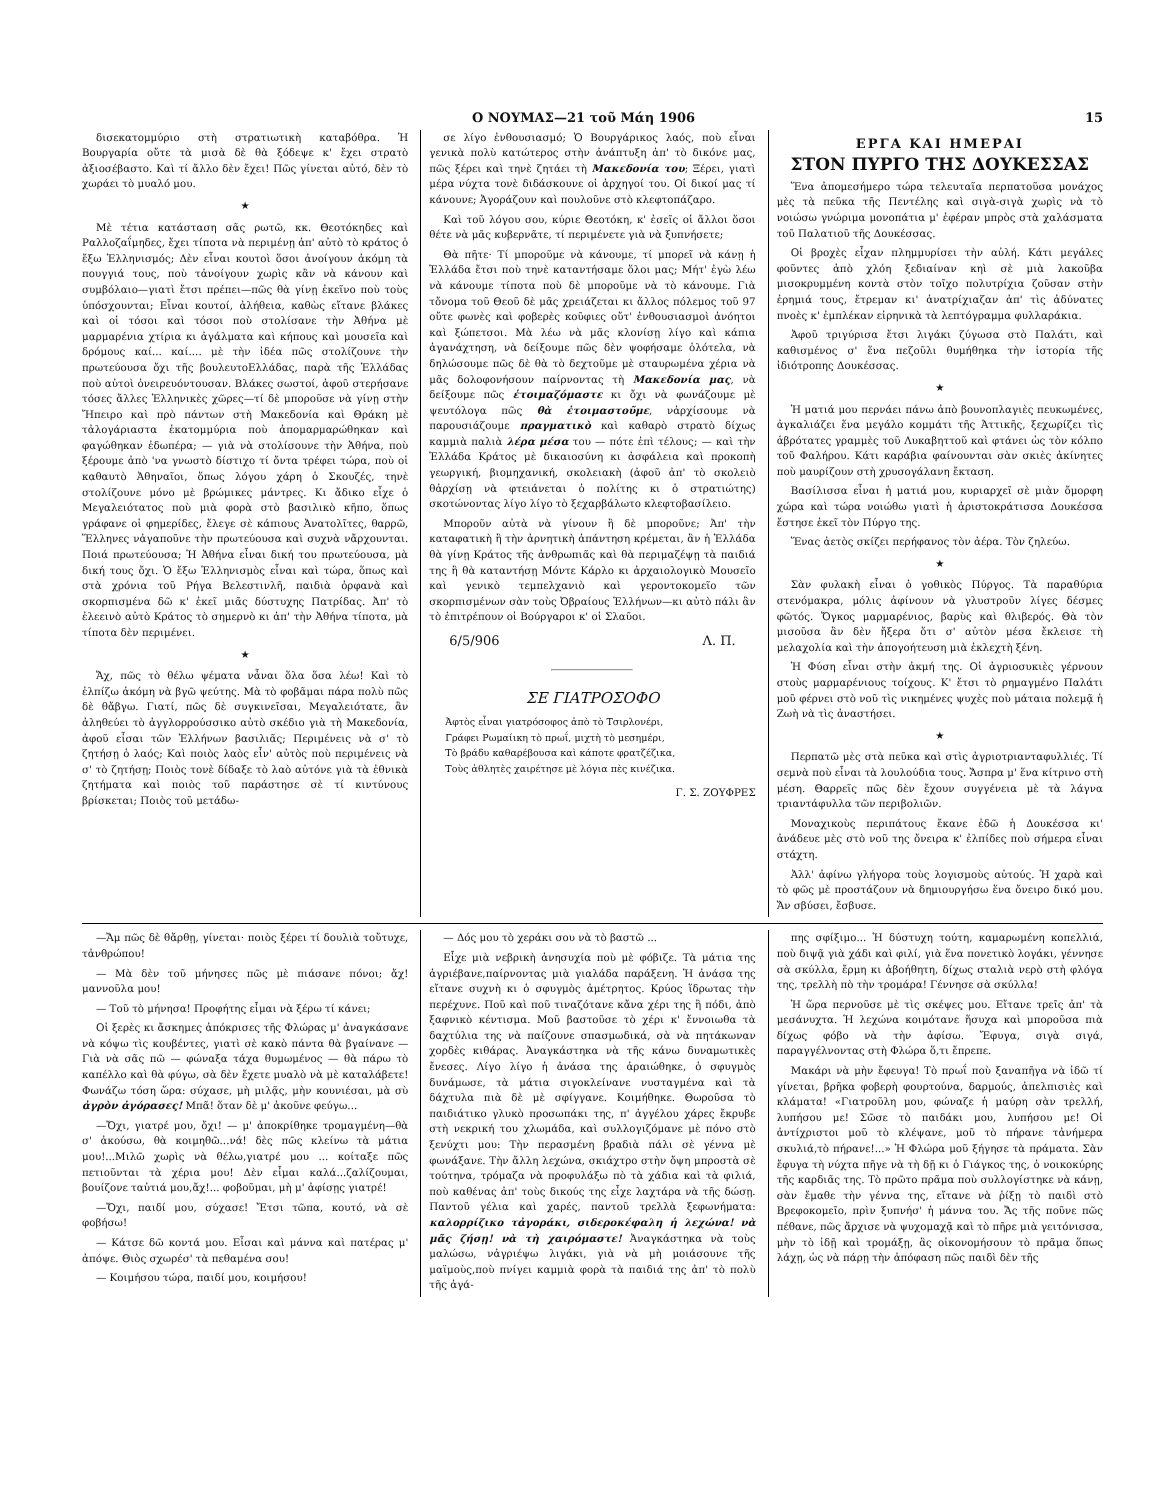Ο ΝΟΥΜΑΣ—21 τοῦ Μάη 1906 15
δισεκατομμύριο στὴ στρατιωτικὴ καταβόθρα. Ἡ Βουργαρία οὔτε τὰ μισὰ δὲ θὰ ξόδεψε κ' ἔχει στρατὸ ἀξιοσέβαστο. Καὶ τί ἄλλο δὲν ἔχει! Πῶς γίνεται αὐτό, δὲν τὸ χωράει τὸ μυαλό μου.
★
Μὲ τέτια κατάσταση σᾶς ρωτῶ, κκ. Θεοτόκηδες καὶ Ραλλοζαΐμηδες, ἔχει τίποτα νὰ περιμένῃ ἀπ' αὐτὸ τὸ κράτος ὁ ἔξω Ἑλληνισμός; Δὲν εἶναι κουτοὶ ὅσοι ἀνοίγουν ἀκόμη τὰ πουγγιά τους, ποὺ τἀνοίγουν χωρὶς κἂν νὰ κάνουν καὶ συμβόλαιο—γιατὶ ἔτσι πρέπει—πῶς θὰ γίνῃ ἐκεῖνο ποὺ τοὺς ὑπόσχουνται; Εἶναι κουτοί, ἀλήθεια, καθὼς εἴτανε βλάκες καὶ οἱ τόσοι καὶ τόσοι ποὺ στολίσανε τὴν Ἀθήνα μὲ μαρμαρένια χτίρια κι ἀγάλματα καὶ κήπους καὶ μουσεῖα καὶ δρόμους καί... καί.... μὲ τὴν ἰδέα πῶς στολίζουνε τὴν πρωτεύουσα ὄχι τῆς βουλευτοΕλλάδας, παρὰ τῆς Ἑλλάδας ποὺ αὐτοὶ ὀνειρευόντουσαν. Βλάκες σωστοί, ἀφοῦ στερήσανε τόσες ἄλλες Ἑλληνικὲς χῶρες—τί δὲ μποροῦσε νὰ γίνῃ στὴν Ἤπειρο καὶ πρὸ πάντων στὴ Μακεδονία καὶ Θράκη μὲ τἀλογάριαστα ἑκατομμύρια ποὺ ἀπομαρμαρώθηκαν καὶ φαγώθηκαν ἐδωπέρα; — γιὰ νὰ στολίσουνε τὴν Ἀθήνα, ποὺ ξέρουμε ἀπὸ 'να γνωστὸ δίστιχο τί ὄντα τρέφει τώρα, ποὺ οἱ καθαυτὸ Ἀθηναῖοι, ὅπως λόγου χάρη ὁ Σκουζές, τηνὲ στολίζουνε μόνο μὲ βρώμικες μάντρες. Κι ἄδικο εἶχε ὁ Μεγαλειότατος ποὺ μιὰ φορὰ στὸ βασιλικὸ κῆπο, ὅπως γράφανε οἱ φημερίδες, ἔλεγε σὲ κάπιους Ἀνατολῖτες, θαρρῶ, Ἕλληνες νἀγαποῦνε τὴν πρωτεύουσα καὶ συχνὰ νἄρχουνται. Ποιά πρωτεύουσα; Ἡ Ἀθήνα εἶναι δική του πρωτεύουσα, μὰ δική τους ὄχι. Ὁ ἔξω Ἑλληνισμὸς εἶναι καὶ τώρα, ὅπως καὶ στὰ χρόνια τοῦ Ρήγα Βελεστινλῆ, παιδιὰ ὀρφανὰ καὶ σκορπισμένα δῶ κ' ἐκεῖ μιᾶς δύστυχης Πατρίδας. Ἀπ' τὸ ἐλεεινὸ αὐτὸ Κράτος τὸ σημερνὸ κι ἀπ' τὴν Ἀθήνα τίποτα, μὰ τίποτα δὲν περιμένει.
★
Ἄχ, πῶς τὸ θέλω ψέματα νἆναι ὅλα ὅσα λέω! Καὶ τὸ ἐλπίζω ἀκόμη νὰ βγῶ ψεύτης. Μὰ τὸ φοβᾶμαι πάρα πολὺ πῶς δὲ θἄβγω. Γιατί, πῶς δὲ συγκινεῖσαι, Μεγαλειότατε, ἂν ἀληθεύει τὸ ἀγγλορρούσσικο αὐτὸ σκέδιο γιὰ τὴ Μακεδονία, ἀφοῦ εἶσαι τῶν Ἑλλήνων βασιλιᾶς; Περιμένεις νὰ σ' τὸ ζητήσῃ ὁ λαός; Καὶ ποιὸς λαὸς εἶν' αὐτὸς ποὺ περιμένεις νὰ σ' τὸ ζητήσῃ; Ποιὸς τονὲ δίδαξε τὸ λαὸ αὐτόνε γιὰ τὰ ἐθνικὰ ζητήματα καὶ ποιὸς τοῦ παράστησε σὲ τί κιντύνους βρίσκεται; Ποιὸς τοῦ μετάδω-
σε λίγο ἐνθουσιασμό; Ὁ Βουργάρικος λαός, ποὺ εἶναι γενικὰ πολὺ κατώτερος στὴν ἀνάπτυξη ἀπ' τὸ δικόνε μας, πῶς ξέρει καὶ τηνὲ ζητάει τὴ Μακεδονία του; Ξέρει, γιατὶ μέρα νύχτα τονὲ διδάσκουνε οἱ ἀρχηγοί του. Οἱ δικοί μας τί κάνουνε; Ἀγοράζουν καὶ πουλοῦνε στὸ κλεφτοπάζαρο.
Καὶ τοῦ λόγου σου, κύριε Θεοτόκη, κ' ἐσεῖς οἱ ἄλλοι ὅσοι θέτε νὰ μᾶς κυβερνᾶτε, τί περιμένετε γιὰ νὰ ξυπνήσετε;
Θὰ πῆτε· Τί μποροῦμε νὰ κάνουμε, τί μπορεῖ νὰ κάνῃ ἡ Ἑλλάδα ἔτσι ποὺ τηνὲ καταντήσαμε ὅλοι μας; Μήτ' ἐγὼ λέω νὰ κάνουμε τίποτα ποὺ δὲ μποροῦμε νὰ τὸ κάνουμε. Γιὰ τὄνομα τοῦ Θεοῦ δὲ μᾶς χρειάζεται κι ἄλλος πόλεμος τοῦ 97 οὔτε φωνὲς καὶ φοβερὲς κοῦφιες οὔτ' ἐνθουσιασμοὶ ἀνόητοι καὶ ξώπετσοι. Μὰ λέω νὰ μᾶς κλονίσῃ λίγο καὶ κάπια ἀγανάχτηση, νὰ δείξουμε πῶς δὲν ψοφήσαμε ὁλότελα, νὰ δηλώσουμε πῶς δὲ θὰ τὸ δεχτοῦμε μὲ σταυρωμένα χέρια νὰ μᾶς δολοφονήσουν παίρνοντας τὴ Μακεδονία μας, νὰ δείξουμε πῶς ἑτοιμαζόμαστε κι ὄχι νὰ φωνάζουμε μὲ ψευτόλογα πῶς θὰ ἑτοιμαστοῦμε, νἀρχίσουμε νὰ παρουσιάζουμε πραγματικὸ καὶ καθαρὸ στρατὸ δίχως καμμιὰ παλιὰ λέρα μέσα του — πότε ἐπὶ τέλους; — καὶ τὴν Ἑλλάδα Κράτος μὲ δικαιοσύνη κι ἀσφάλεια καὶ προκοπὴ γεωργική, βιομηχανική, σκολειακὴ (ἀφοῦ ἀπ' τὸ σκολειὸ θἀρχίσῃ νὰ φτειάνεται ὁ πολίτης κι ὁ στρατιώτης) σκοτώνοντας λίγο λίγο τὸ ξεχαρβάλωτο κλεφτοβασίλειο.
Μποροῦν αὐτὰ νὰ γίνουν ἢ δὲ μποροῦνε; Ἀπ' τὴν καταφατικὴ ἢ τὴν ἀρνητικὴ ἀπάντηση κρέμεται, ἂν ἡ Ἑλλάδα θὰ γίνῃ Κράτος τῆς ἀνθρωπιᾶς καὶ θὰ περιμαζέψῃ τὰ παιδιά της ἢ θὰ καταντήσῃ Μόντε Κάρλο κι ἀρχαιολογικὸ Μουσεῖο καὶ γενικὸ τεμπελχανιὸ καὶ γεροντοκομεῖο τῶν σκορπισμένων σὰν τοὺς Ὀβραίους Ἑλλήνων—κι αὐτὸ πάλι ἂν τὸ ἐπιτρέπουν οἱ Βούργαροι κ' οἱ Σλαῦοι.
6/5/906 Λ. Π.
ΣΕ ΓΙΑΤΡΟΣΟΦΟ
Ἀφτὸς εἶναι γιατρόσοφος ἀπὸ τὸ Τσιρλονέρι,
Γράφει Ρωμαίικη τὸ πρωΐ, μιχτὴ τὸ μεσημέρι,
Τὸ βράδυ καθαρέβουσα καὶ κάποτε φρατζέζικα,
Τοὺς ἀθλητὲς χαιρέτησε μὲ λόγια πὲς κινέζικα.
Γ. Σ. ΖΟΥΦΡΕΣ
ΕΡΓΑ ΚΑΙ ΗΜΕΡΑΙ
ΣΤΟΝ ΠΥΡΓΟ ΤΗΣ ΔΟΥΚΕΣΣΑΣ
Ἕνα ἀπομεσήμερο τώρα τελευταῖα περπατοῦσα μονάχος μὲς τὰ πεῦκα τῆς Πεντέλης καὶ σιγὰ-σιγὰ χωρὶς νὰ τὸ νοιώσω γνώριμα μονοπάτια μ' ἐφέραν μπρὸς στὰ χαλάσματα τοῦ Παλατιοῦ τῆς Δουκέσσας.
Οἱ βροχὲς εἶχαν πλημμυρίσει τὴν αὐλή. Κάτι μεγάλες φοῦντες ἀπὸ χλόη ξεδιαίναν κηὶ σὲ μιὰ λακοῦβα μισοκρυμμένη κοντὰ στὸν τοῖχο πολυτρίχια ζοῦσαν στὴν ἐρημιά τους, ἔτρεμαν κι' ἀνατρίχιαζαν ἀπ' τὶς ἀδύνατες πνοὲς κ' ἐμπλέκαν εἰρηνικὰ τὰ λεπτόγραμμα φυλλαράκια.
Ἀφοῦ τριγύρισα ἔτσι λιγάκι ζύγωσα στὸ Παλάτι, καὶ καθισμένος σ' ἕνα πεζοῦλι θυμήθηκα τὴν ἱστορία τῆς ἰδιότροπης Δουκέσσας.
★
Ἡ ματιά μου περνάει πάνω ἀπὸ βουνοπλαγιὲς πευκωμένες, ἀγκαλιάζει ἕνα μεγάλο κομμάτι τῆς Ἀττικῆς, ξεχωρίζει τὶς ἁβρότατες γραμμὲς τοῦ Λυκαβηττοῦ καὶ φτάνει ὡς τὸν κόλπο τοῦ Φαλήρου. Κάτι καράβια φαίνουνται σὰν σκιὲς ἀκίνητες ποὺ μαυρίζουν στὴ χρυσογάλανη ἔκταση.
Βασίλισσα εἶναι ἡ ματιά μου, κυριαρχεῖ σὲ μιὰν ὄμορφη χώρα καὶ τώρα νοιώθω γιατὶ ἡ ἀριστοκράτισσα Δουκέσσα ἔστησε ἐκεῖ τὸν Πύργο της.
Ἕνας ἀετὸς σκίζει περήφανος τὸν ἀέρα. Τὸν ζηλεύω.
★
Σὰν φυλακὴ εἶναι ὁ γοθικὸς Πύργος. Τὰ παραθύρια στενόμακρα, μόλις ἀφίνουν νὰ γλυστροῦν λίγες δέσμες φῶτός. Ὄγκος μαρμαρένιος, βαρὺς καὶ θλιβερός. Θὰ τὸν μισοῦσα ἂν δὲν ἤξερα ὅτι σ' αὐτὸν μέσα ἔκλεισε τὴ μελαχολία καὶ τὴν ἀπογοήτευση μιὰ ἐκλεχτὴ ξένη.
Ἡ Φύση εἶναι στὴν ἀκμή της. Οἱ ἀγριοσυκιὲς γέρνουν στοὺς μαρμαρένιους τοίχους. Κ' ἔτσι τὸ ρημαγμένο Παλάτι μοῦ φέρνει στὸ νοῦ τὶς νικημένες ψυχὲς ποὺ μάταια πολεμᾷ ἡ Ζωὴ νὰ τὶς ἀναστήσει.
★
Περπατῶ μὲς στὰ πεῦκα καὶ στὶς ἀγριοτριανταφυλλιές. Τί σεμνὰ ποὺ εἶναι τὰ λουλούδια τους. Ἄσπρα μ' ἕνα κίτρινο στὴ μέση. Θαρρεῖς πῶς δὲν ἔχουν συγγένεια μὲ τὰ λάγνα τριαντάφυλλα τῶν περιβολιῶν.
Μοναχικοὺς περιπάτους ἔκανε ἐδῶ ἡ Δουκέσσα κι' ἀνάδευε μὲς στὸ νοῦ της ὄνειρα κ' ἐλπίδες ποὺ σήμερα εἶναι στάχτη.
Ἀλλ' ἀφίνω γλήγορα τοὺς λογισμοὺς αὐτούς. Ἡ χαρὰ καὶ τὸ φῶς μὲ προστάζουν νὰ δημιουργήσω ἕνα ὄνειρο δικό μου. Ἄν σβύσει, ἔσβυσε.
—Ἄμ πῶς δὲ θἄρθῃ, γίνεται· ποιὸς ξέρει τί δουλιὰ τοὔτυχε, τἀνθρώπου!
— Μὰ δὲν τοῦ μήνησες πῶς μὲ πιάσανε πόνοι; ἄχ! μαννοῦλα μου!
— Τοῦ τὸ μήνησα! Προφήτης εἶμαι νὰ ξέρω τί κάνει;
Οἱ ξερὲς κι ἄσκημες ἀπόκρισες τῆς Φλώρας μ' ἀναγκάσανε νὰ κόψω τὶς κουβέντες, γιατὶ σὲ κακὸ πάντα θὰ βγαίνανε — Γιὰ νὰ σᾶς πῶ — φώναξα τάχα θυμωμένος — θὰ πάρω τὸ καπέλλο καὶ θὰ φύγω, σὰ δὲν ἔχετε μυαλὸ νὰ μὲ καταλάβετε! Φωνάζω τόση ὥρα: σύχασε, μὴ μιλᾷς, μὴν κουνιέσαι, μὰ σὺ ἀγρὸν ἀγόρασες! Μπᾶ! ὅταν δὲ μ' ἀκοῦνε φεύγω...
—Ὄχι, γιατρέ μου, ὄχι! — μ' ἀποκρίθηκε τρομαγμένη—θὰ σ' ἀκούσω, θὰ κοιμηθῶ...νά! δὲς πῶς κλείνω τὰ μάτια μου!...Μιλῶ χωρὶς νὰ θέλω,γιατρέ μου ... κοίταξε πῶς πετιοῦνται τὰ χέρια μου! Δὲν εἶμαι καλά...ζαλίζουμαι, βουίζονε ταὐτιά μου,ἄχ!... φοβοῦμαι, μὴ μ' ἀφίσῃς γιατρέ!
—Ὄχι, παιδί μου, σύχασε! Ἔτσι τῶπα, κουτό, νὰ σὲ φοβήσω!
— Κάτσε δῶ κοντά μου. Εἶσαι καὶ μάννα καὶ πατέρας μ' ἀπόψε. Θιὸς σχωρέσ' τὰ πεθαμένα σου!
— Κοιμήσου τώρα, παιδί μου, κοιμήσου!
— Δός μου τὸ χεράκι σου νὰ τὸ βαστῶ ...
Εἶχε μιὰ νεβρικὴ ἀνησυχία ποὺ μὲ φόβιζε. Τὰ μάτια της ἀγριέβανε,παίρνοντας μιὰ γιαλάδα παράξενη. Ἡ ἀνάσα της εἴτανε συχνὴ κι ὁ σφυγμὸς ἀμέτρητος. Κρύος ἵδρωτας τὴν περέχυνε. Ποῦ καὶ ποῦ τιναζότανε κἄνα χέρι της ἢ πόδι, ἀπὸ ξαφνικὸ κέντισμα. Μοῦ βαστοῦσε τὸ χέρι κ' ἔννοιωθα τὰ δαχτύλια της νὰ παίζουνε σπασμωδικά, σὰ νὰ πητάκωναν χορδὲς κιθάρας. Ἀναγκάστηκα νὰ τῆς κάνω δυναμωτικὲς ἔνεσες. Λίγο λίγο ἡ ἀνάσα της ἀραιώθηκε, ὁ σφυγμὸς δυνάμωσε, τὰ μάτια σιγοκλείνανε νυσταγμένα καὶ τὰ δάχτυλα πιὰ δὲ μὲ σφίγγανε. Κοιμήθηκε. Θωροῦσα τὸ παιδιάτικο γλυκὸ προσωπάκι της, π' ἀγγέλου χάρες ἔκρυβε στὴ νεκρική του χλωμάδα, καὶ συλλογιζόμανε μὲ πόνο στὸ ξενύχτι μου: Τὴν περασμένη βραδιὰ πάλι σὲ γέννα μὲ φωνάξανε. Τὴν ἄλλη λεχώνα, σκιάχτρο στὴν ὄψη μπροστὰ σὲ τούτηνα, τρόμαζα νὰ προφυλάξω πὸ τὰ χάδια καὶ τὰ φιλιά, ποὺ καθένας ἀπ' τοὺς δικούς της εἶχε λαχτάρα νὰ τῆς δώσῃ. Παντοῦ γέλια καὶ χαρές, παντοῦ τρελλὰ ξεφωνήματα: καλορρίζικο τἀγοράκι, σιδεροκέφαλη ἡ λεχώνα! νὰ μᾶς ζήσῃ! νὰ τὴ χαιρόμαστε! Ἀναγκάστηκα νὰ τοὺς μαλώσω, νἀγριέψω λιγάκι, γιὰ νὰ μὴ μοιάσουνε τῆς μαϊμοὺς,ποὺ πνίγει καμμιὰ φορὰ τὰ παιδιά της ἀπ' τὸ πολὺ τῆς ἀγά-
πης σφίξιμο... Ἡ δύστυχη τούτη, καμαρωμένη κοπελλιά, ποὺ διψᾷ γιὰ χάδι καὶ φιλί, γιὰ ἕνα πονετικὸ λογάκι, γέννησε σὰ σκύλλα, ἔρμη κι ἀβοήθητη, δίχως σταλιὰ νερὸ στὴ φλόγα της, τρελλὴ πὸ τὴν τρομάρα! Γέννησε σὰ σκύλλα!
Ἡ ὥρα περνοῦσε μὲ τὶς σκέψες μου. Εἴτανε τρεῖς ἀπ' τὰ μεσάνυχτα. Ἡ λεχώνα κοιμότανε ἥσυχα καὶ μποροῦσα πιὰ δίχως φόβο νὰ τὴν ἀφίσω. Ἔφυγα, σιγὰ σιγά, παραγγέλνοντας στὴ Φλώρα ὅ,τι ἔπρεπε.
Μακάρι νὰ μὴν ἔφευγα! Τὸ πρωΐ ποὺ ξαναπῆγα νὰ ἰδῶ τί γίνεται, βρῆκα φοβερὴ φουρτούνα, δαρμούς, ἀπελπισιὲς καὶ κλάματα! «Γιατροῦλη μου, φώναζε ἡ μαύρη σὰν τρελλή, λυπήσου με! Σῶσε τὸ παιδάκι μου, λυπήσου με! Οἱ ἀντίχριστοι μοῦ τὸ κλέψανε, μοῦ τὸ πήρανε τἀνήμερα σκυλιά,τὸ πήρανε!...» Ἡ Φλώρα μοῦ ξήγησε τὰ πράματα. Σὰν ἔφυγα τὴ νύχτα πῆγε νὰ τὴ δῇ κι ὁ Γιάγκος της, ὁ νοικοκύρης τῆς καρδιᾶς της. Τὸ πρῶτο πρᾶμα ποὺ συλλογίστηκε νὰ κάνῃ, σὰν ἔμαθε τὴν γέννα της, εἴτανε νὰ ῥίξῃ τὸ παιδὶ στὸ Βρεφοκομεῖο, πρὶν ξυπνήσ' ἡ μάννα του. Ἄς τῆς ποῦνε πῶς πέθανε, πῶς ἄρχισε νὰ ψυχομαχᾷ καὶ τὸ πῆρε μιὰ γειτόνισσα, μὴν τὸ ἰδῇ καὶ τρομάξῃ, ἂς οἰκονομήσουν τὸ πρᾶμα ὅπως λάχῃ, ὡς νὰ πάρῃ τὴν ἀπόφαση πῶς παιδὶ δὲν τῆς